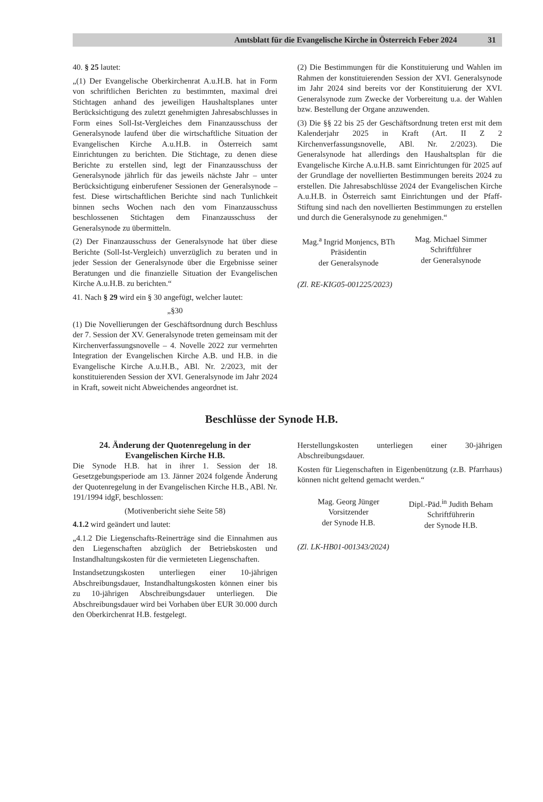Amtsblatt für die Evangelische Kirche in Österreich Feber 2024 31
40. § 25 lautet:
„(1) Der Evangelische Oberkirchenrat A.u.H.B. hat in Form von schriftlichen Berichten zu bestimmten, maximal drei Stichtagen anhand des jeweiligen Haushaltsplanes unter Berücksichtigung des zuletzt genehmigten Jahresabschlusses in Form eines Soll-Ist-Vergleiches dem Finanzausschuss der Generalsynode laufend über die wirtschaftliche Situation der Evangelischen Kirche A.u.H.B. in Österreich samt Einrichtungen zu berichten. Die Stichtage, zu denen diese Berichte zu erstellen sind, legt der Finanzausschuss der Generalsynode jährlich für das jeweils nächste Jahr – unter Berücksichtigung einberufener Sessionen der Generalsynode – fest. Diese wirtschaftlichen Berichte sind nach Tunlichkeit binnen sechs Wochen nach den vom Finanzausschuss beschlossenen Stichtagen dem Finanzausschuss der Generalsynode zu übermitteln.
(2) Der Finanzausschuss der Generalsynode hat über diese Berichte (Soll-Ist-Vergleich) unverzüglich zu beraten und in jeder Session der Generalsynode über die Ergebnisse seiner Beratungen und die finanzielle Situation der Evangelischen Kirche A.u.H.B. zu berichten.“
41. Nach § 29 wird ein § 30 angefügt, welcher lautet:
„§30
(1) Die Novellierungen der Geschäftsordnung durch Beschluss der 7. Session der XV. Generalsynode treten gemeinsam mit der Kirchenverfassungsnovelle – 4. Novelle 2022 zur vermehrten Integration der Evangelischen Kirche A.B. und H.B. in die Evangelische Kirche A.u.H.B., ABl. Nr. 2/2023, mit der konstituierenden Session der XVI. Generalsynode im Jahr 2024 in Kraft, soweit nicht Abweichendes angeordnet ist.
(2) Die Bestimmungen für die Konstituierung und Wahlen im Rahmen der konstituierenden Session der XVI. Generalsynode im Jahr 2024 sind bereits vor der Konstituierung der XVI. Generalsynode zum Zwecke der Vorbereitung u.a. der Wahlen bzw. Bestellung der Organe anzuwenden.
(3) Die §§ 22 bis 25 der Geschäftsordnung treten erst mit dem Kalenderjahr 2025 in Kraft (Art. II Z 2 Kirchenverfassungsnovelle, ABl. Nr. 2/2023). Die Generalsynode hat allerdings den Haushaltsplan für die Evangelische Kirche A.u.H.B. samt Einrichtungen für 2025 auf der Grundlage der novellierten Bestimmungen bereits 2024 zu erstellen. Die Jahresabschlüsse 2024 der Evangelischen Kirche A.u.H.B. in Österreich samt Einrichtungen und der Pfaff-Stiftung sind nach den novellierten Bestimmungen zu erstellen und durch die Generalsynode zu genehmigen.“
Mag.<sup>a</sup> Ingrid Monjencs, BTh
Präsidentin
der Generalsynode
Mag. Michael Simmer
Schriftführer
der Generalsynode
(Zl. RE-KIG05-001225/2023)
Beschlüsse der Synode H.B.
24. Änderung der Quotenregelung in der Evangelischen Kirche H.B.
Die Synode H.B. hat in ihrer 1. Session der 18. Gesetzgebungsperiode am 13. Jänner 2024 folgende Änderung der Quotenregelung in der Evangelischen Kirche H.B., ABl. Nr. 191/1994 idgF, beschlossen:
(Motivenbericht siehe Seite 58)
4.1.2 wird geändert und lautet:
„4.1.2 Die Liegenschafts-Reinerträge sind die Einnahmen aus den Liegenschaften abzüglich der Betriebskosten und Instandhaltungskosten für die vermieteten Liegenschaften.
Instandsetzungskosten unterliegen einer 10-jährigen Abschreibungsdauer, Instandhaltungskosten können einer bis zu 10-jährigen Abschreibungsdauer unterliegen. Die Abschreibungsdauer wird bei Vorhaben über EUR 30.000 durch den Oberkirchenrat H.B. festgelegt.
Herstellungskosten unterliegen einer 30-jährigen Abschreibungsdauer.
Kosten für Liegenschaften in Eigenbenützung (z.B. Pfarrhaus) können nicht geltend gemacht werden.“
Mag. Georg Jünger
Vorsitzender
der Synode H.B.
Dipl.-Päd.<sup>in</sup> Judith Beham
Schriftführerin
der Synode H.B.
(Zl. LK-HB01-001343/2024)